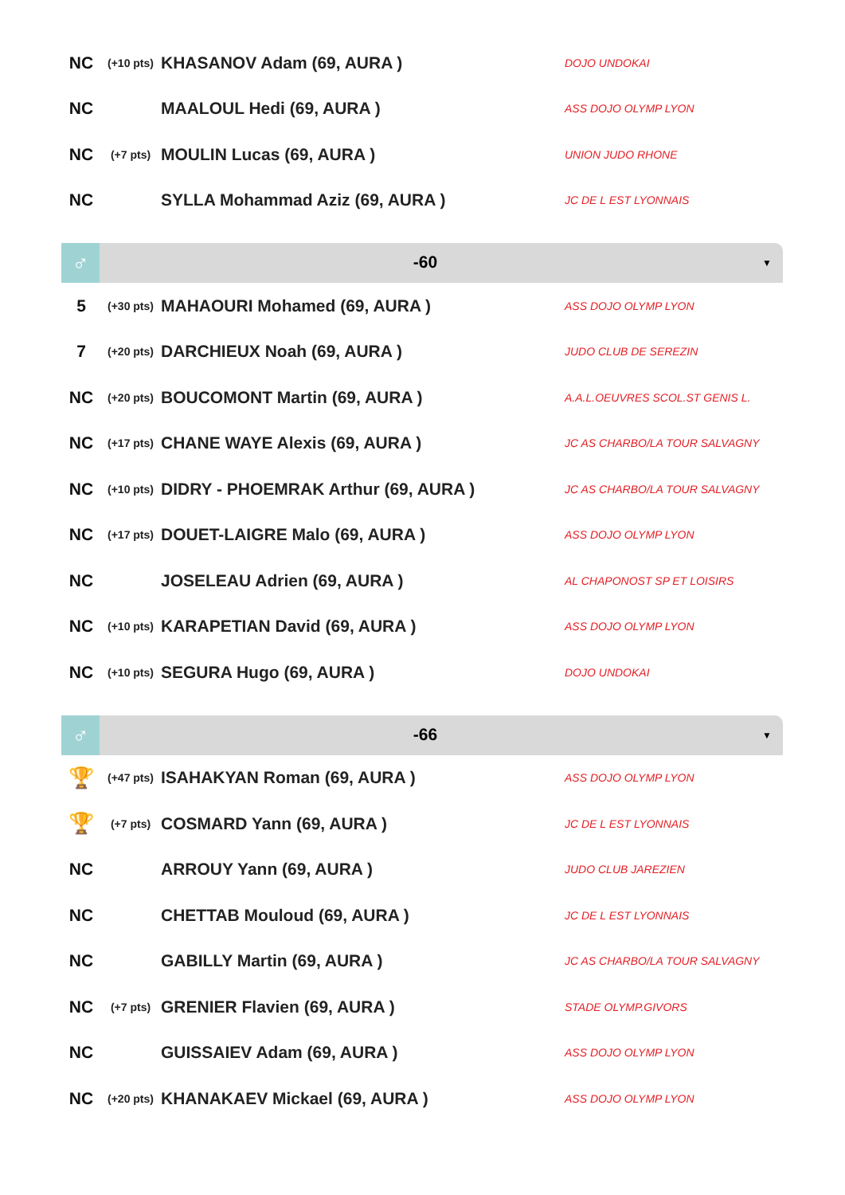| NC | (+10 pts) | KHASANOV Adam (69, AURA ) | DOJO UNDOKAI |
| NC | | MAALOUL Hedi (69, AURA ) | ASS DOJO OLYMP LYON |
| NC | (+7 pts) | MOULIN Lucas (69, AURA ) | UNION JUDO RHONE |
| NC | | SYLLA Mohammad Aziz (69, AURA ) | JC DE L EST LYONNAIS |
♂
-60
▼
| 5 | (+30 pts) | MAHAOURI Mohamed (69, AURA ) | ASS DOJO OLYMP LYON |
| 7 | (+20 pts) | DARCHIEUX Noah (69, AURA ) | JUDO CLUB DE SEREZIN |
| NC | (+20 pts) | BOUCOMONT Martin (69, AURA ) | A.A.L.OEUVRES SCOL.ST GENIS L. |
| NC | (+17 pts) | CHANE WAYE Alexis (69, AURA ) | JC AS CHARBO/LA TOUR SALVAGNY |
| NC | (+10 pts) | DIDRY - PHOEMRAK Arthur (69, AURA ) | JC AS CHARBO/LA TOUR SALVAGNY |
| NC | (+17 pts) | DOUET-LAIGRE Malo (69, AURA ) | ASS DOJO OLYMP LYON |
| NC | | JOSELEAU Adrien (69, AURA ) | AL CHAPONOST SP ET LOISIRS |
| NC | (+10 pts) | KARAPETIAN David (69, AURA ) | ASS DOJO OLYMP LYON |
| NC | (+10 pts) | SEGURA Hugo (69, AURA ) | DOJO UNDOKAI |
♂
-66
▼
| 🏆 | (+47 pts) | ISAHAKYAN Roman (69, AURA ) | ASS DOJO OLYMP LYON |
| 🏆 | (+7 pts) | COSMARD Yann (69, AURA ) | JC DE L EST LYONNAIS |
| NC | | ARROUY Yann (69, AURA ) | JUDO CLUB JAREZIEN |
| NC | | CHETTAB Mouloud (69, AURA ) | JC DE L EST LYONNAIS |
| NC | | GABILLY Martin (69, AURA ) | JC AS CHARBO/LA TOUR SALVAGNY |
| NC | (+7 pts) | GRENIER Flavien (69, AURA ) | STADE OLYMP.GIVORS |
| NC | | GUISSAIEV Adam (69, AURA ) | ASS DOJO OLYMP LYON |
| NC | (+20 pts) | KHANAKAEV Mickael (69, AURA ) | ASS DOJO OLYMP LYON |